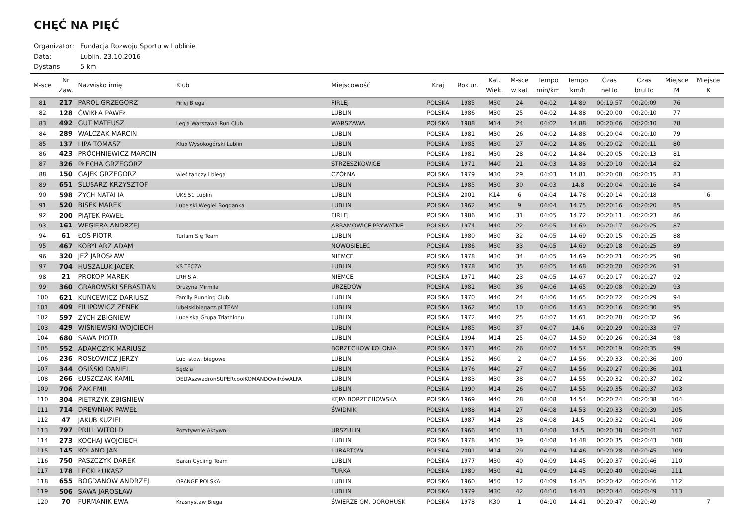CHĘĆ NA PIĘĆ
Organizator: Fundacja Rozwoju Sportu w Lublinie
Data: Lublin, 23.10.2016
Dystans 5 km
| M-sce | Nr Zaw. | Nazwisko imię | Klub | Miejscowość | Kraj | Rok ur. | Kat. Wiek. | M-sce w kat | Tempo min/km | Tempo km/h | Czas netto | Czas brutto | Miejsce M | Miejsce K |
| --- | --- | --- | --- | --- | --- | --- | --- | --- | --- | --- | --- | --- | --- | --- |
| 81 | 217 | PAROL GRZEGORZ | Firlej Biega | FIRLEJ | POLSKA | 1985 | M30 | 24 | 04:02 | 14.89 | 00:19:57 | 00:20:09 | 76 | |
| 82 | 128 | ĆWIKŁA PAWEŁ | | LUBLIN | POLSKA | 1986 | M30 | 25 | 04:02 | 14.88 | 00:20:00 | 00:20:10 | 77 | |
| 83 | 492 | GUT MATEUSZ | Legia Warszawa Run Club | WARSZAWA | POLSKA | 1988 | M14 | 24 | 04:02 | 14.88 | 00:20:06 | 00:20:10 | 78 | |
| 84 | 289 | WALCZAK MARCIN | | LUBLIN | POLSKA | 1981 | M30 | 26 | 04:02 | 14.88 | 00:20:04 | 00:20:10 | 79 | |
| 85 | 137 | LIPA TOMASZ | Klub Wysokogórski Lublin | LUBLIN | POLSKA | 1985 | M30 | 27 | 04:02 | 14.86 | 00:20:02 | 00:20:11 | 80 | |
| 86 | 423 | PRÓCHNIEWICZ MARCIN | | LUBLIN | POLSKA | 1981 | M30 | 28 | 04:02 | 14.84 | 00:20:05 | 00:20:13 | 81 | |
| 87 | 326 | PŁECHA GRZEGORZ | | STRZESZKOWICE | POLSKA | 1971 | M40 | 21 | 04:03 | 14.83 | 00:20:10 | 00:20:14 | 82 | |
| 88 | 150 | GAJEK GRZEGORZ | wieś tańczy i biega | CZÓŁNA | POLSKA | 1979 | M30 | 29 | 04:03 | 14.81 | 00:20:08 | 00:20:15 | 83 | |
| 89 | 651 | ŚLUSARZ KRZYSZTOF | | LUBLIN | POLSKA | 1985 | M30 | 30 | 04:03 | 14.8 | 00:20:04 | 00:20:16 | 84 | |
| 90 | 598 | ZYCH NATALIA | UKS 51 Lublin | LUBLIN | POLSKA | 2001 | K14 | 6 | 04:04 | 14.78 | 00:20:14 | 00:20:18 | | 6 |
| 91 | 520 | BISEK MAREK | Lubelski Węgiel Bogdanka | LUBLIN | POLSKA | 1962 | M50 | 9 | 04:04 | 14.75 | 00:20:16 | 00:20:20 | 85 | |
| 92 | 200 | PIĄTEK PAWEŁ | | FIRLEJ | POLSKA | 1986 | M30 | 31 | 04:05 | 14.72 | 00:20:11 | 00:20:23 | 86 | |
| 93 | 161 | WEGIERA ANDRZEJ | | ABRAMOWICE PRYWATNE | POLSKA | 1974 | M40 | 22 | 04:05 | 14.69 | 00:20:17 | 00:20:25 | 87 | |
| 94 | 61 | ŁOŚ PIOTR | Turlam Się Team | LUBLIN | POLSKA | 1980 | M30 | 32 | 04:05 | 14.69 | 00:20:15 | 00:20:25 | 88 | |
| 95 | 467 | KOBYLARZ ADAM | | NOWOSIELEC | POLSKA | 1986 | M30 | 33 | 04:05 | 14.69 | 00:20:18 | 00:20:25 | 89 | |
| 96 | 320 | JEŻ JAROSŁAW | | NIEMCE | POLSKA | 1978 | M30 | 34 | 04:05 | 14.69 | 00:20:21 | 00:20:25 | 90 | |
| 97 | 704 | HUSZALUK JACEK | KS TECZA | LUBLIN | POLSKA | 1978 | M30 | 35 | 04:05 | 14.68 | 00:20:20 | 00:20:26 | 91 | |
| 98 | 21 | PROKOP MAREK | LRH S.A. | NIEMCE | POLSKA | 1971 | M40 | 23 | 04:05 | 14.67 | 00:20:17 | 00:20:27 | 92 | |
| 99 | 360 | GRABOWSKI SEBASTIAN | Drużyna Mirmiła | URZĘDÓW | POLSKA | 1981 | M30 | 36 | 04:06 | 14.65 | 00:20:08 | 00:20:29 | 93 | |
| 100 | 621 | KUNCEWICZ DARIUSZ | Family Running Club | LUBLIN | POLSKA | 1970 | M40 | 24 | 04:06 | 14.65 | 00:20:22 | 00:20:29 | 94 | |
| 101 | 409 | FILIPOWICZ ZENEK | lubelskibiegacz.pl TEAM | LUBLIN | POLSKA | 1962 | M50 | 10 | 04:06 | 14.63 | 00:20:16 | 00:20:30 | 95 | |
| 102 | 597 | ZYCH ZBIGNIEW | Lubelska Grupa Triathlonu | LUBLIN | POLSKA | 1972 | M40 | 25 | 04:07 | 14.61 | 00:20:28 | 00:20:32 | 96 | |
| 103 | 429 | WIŚNIEWSKI WOJCIECH | | LUBLIN | POLSKA | 1985 | M30 | 37 | 04:07 | 14.6 | 00:20:29 | 00:20:33 | 97 | |
| 104 | 680 | SAWA PIOTR | | LUBLIN | POLSKA | 1994 | M14 | 25 | 04:07 | 14.59 | 00:20:26 | 00:20:34 | 98 | |
| 105 | 552 | ADAMCZYK MARIUSZ | | BORZECHOW KOLONIA | POLSKA | 1971 | M40 | 26 | 04:07 | 14.57 | 00:20:19 | 00:20:35 | 99 | |
| 106 | 236 | ROSŁOWICZ JERZY | Lub. stow. biegowe | LUBLIN | POLSKA | 1952 | M60 | 2 | 04:07 | 14.56 | 00:20:33 | 00:20:36 | 100 | |
| 107 | 344 | OSIŃSKI DANIEL | Sędzia | LUBLIN | POLSKA | 1976 | M40 | 27 | 04:07 | 14.56 | 00:20:27 | 00:20:36 | 101 | |
| 108 | 266 | ŁUSZCZAK KAMIL | DELTAszwadronSUPERcoolKOMANDOwilkówALFA | LUBLIN | POLSKA | 1983 | M30 | 38 | 04:07 | 14.55 | 00:20:32 | 00:20:37 | 102 | |
| 109 | 706 | ŻAK EMIL | | LUBLIN | POLSKA | 1990 | M14 | 26 | 04:07 | 14.55 | 00:20:35 | 00:20:37 | 103 | |
| 110 | 304 | PIETRZYK ZBIGNIEW | | KĘPA BORZECHOWSKA | POLSKA | 1969 | M40 | 28 | 04:08 | 14.54 | 00:20:24 | 00:20:38 | 104 | |
| 111 | 714 | DREWNIAK PAWEŁ | | ŚWIDNIK | POLSKA | 1988 | M14 | 27 | 04:08 | 14.53 | 00:20:33 | 00:20:39 | 105 | |
| 112 | 47 | JAKUB KUZIEL | | | POLSKA | 1987 | M14 | 28 | 04:08 | 14.5 | 00:20:32 | 00:20:41 | 106 | |
| 113 | 797 | PRILL WITOLD | Pozytywnie Aktywni | URSZULIN | POLSKA | 1966 | M50 | 11 | 04:08 | 14.5 | 00:20:38 | 00:20:41 | 107 | |
| 114 | 273 | KOCHAJ WOJCIECH | | LUBLIN | POLSKA | 1978 | M30 | 39 | 04:08 | 14.48 | 00:20:35 | 00:20:43 | 108 | |
| 115 | 145 | KOLANO JAN | | LUBARTOW | POLSKA | 2001 | M14 | 29 | 04:09 | 14.46 | 00:20:28 | 00:20:45 | 109 | |
| 116 | 750 | PASZCZYK DAREK | Baran Cycling Team | LUBLIN | POLSKA | 1977 | M30 | 40 | 04:09 | 14.45 | 00:20:37 | 00:20:46 | 110 | |
| 117 | 178 | LECKI ŁUKASZ | | TURKA | POLSKA | 1980 | M30 | 41 | 04:09 | 14.45 | 00:20:40 | 00:20:46 | 111 | |
| 118 | 655 | BOGDANOW ANDRZEJ | ORANGE POLSKA | LUBLIN | POLSKA | 1960 | M50 | 12 | 04:09 | 14.45 | 00:20:42 | 00:20:46 | 112 | |
| 119 | 506 | SAWA JAROSŁAW | | LUBLIN | POLSKA | 1979 | M30 | 42 | 04:10 | 14.41 | 00:20:44 | 00:20:49 | 113 | |
| 120 | 70 | FURMANIK EWA | Krasnystaw Biega | ŚWIERŻE GM. DOROHUSK | POLSKA | 1978 | K30 | 1 | 04:10 | 14.41 | 00:20:47 | 00:20:49 | | 7 |